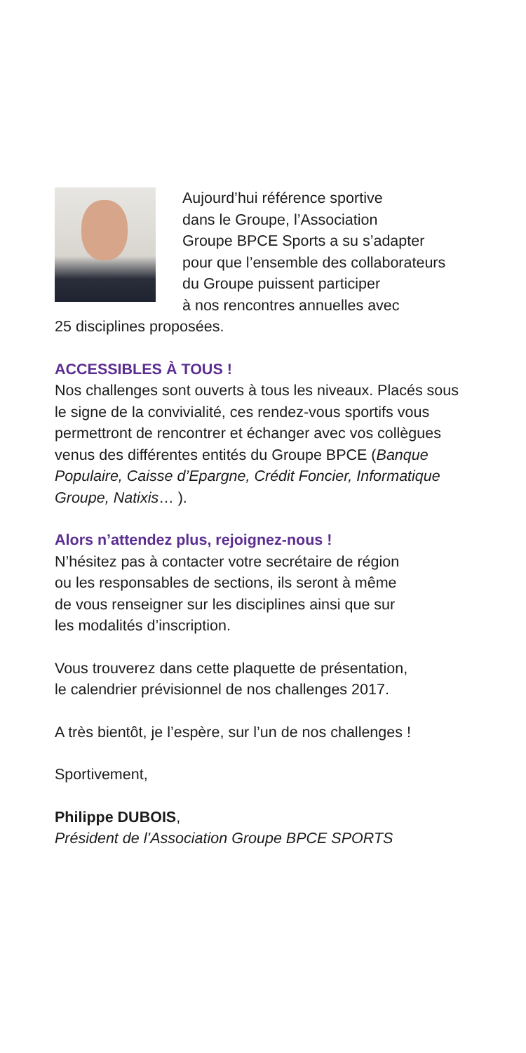Aujourd’hui référence sportive
dans le Groupe, l’Association
Groupe BPCE Sports a su s’adapter
pour que l’ensemble des collaborateurs
du Groupe puissent participer
à nos rencontres annuelles avec
25 disciplines proposées.
ACCESSIBLES À TOUS !
Nos challenges sont ouverts à tous les niveaux. Placés sous le signe de la convivialité, ces rendez-vous sportifs vous permettront de rencontrer et échanger avec vos collègues venus des différentes entités du Groupe BPCE (Banque Populaire, Caisse d’Epargne, Crédit Foncier, Informatique Groupe, Natixis… ).
Alors n’attendez plus, rejoignez-nous !
N’hésitez pas à contacter votre secrétaire de région
ou les responsables de sections, ils seront à même
de vous renseigner sur les disciplines ainsi que sur
les modalités d’inscription.
Vous trouverez dans cette plaquette de présentation,
le calendrier prévisionnel de nos challenges 2017.
A très bientôt, je l’espère, sur l’un de nos challenges !
Sportivement,
Philippe DUBOIS,
Président de l’Association Groupe BPCE SPORTS